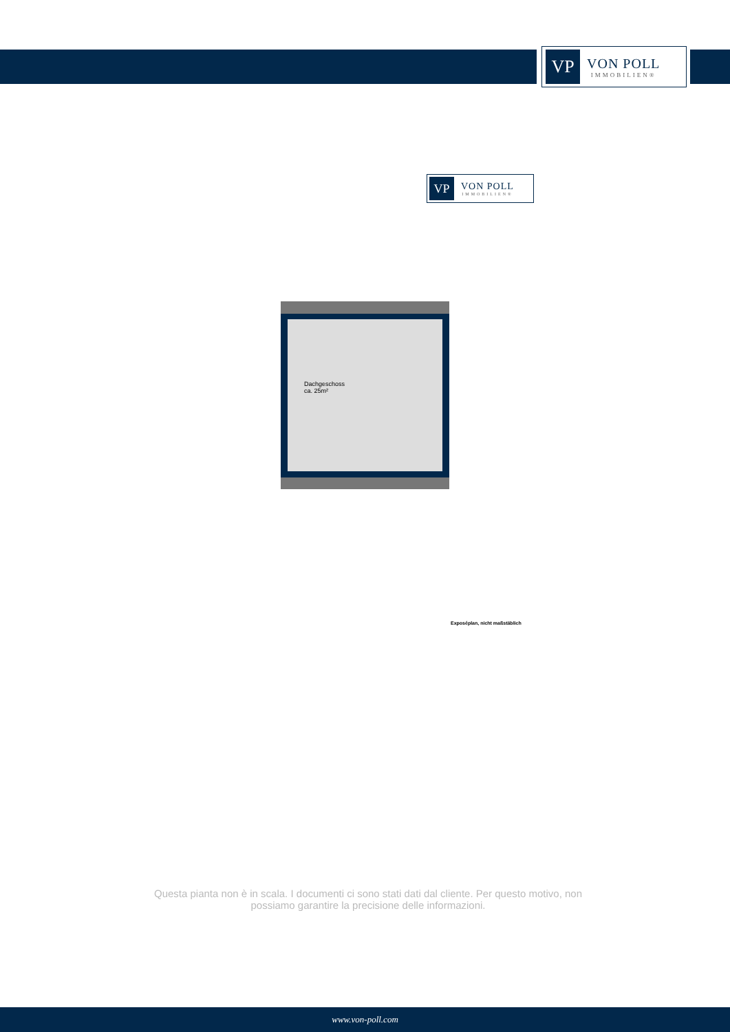VP
VON POLL
IMMOBILIEN®
VP
VON POLL
IMMOBILIEN®
Dachgeschoss
ca. 25m²
Exposéplan, nicht maßstäblich
Questa pianta non è in scala. I documenti ci sono stati dati dal cliente. Per questo motivo, non possiamo garantire la precisione delle informazioni.
www.von-poll.com